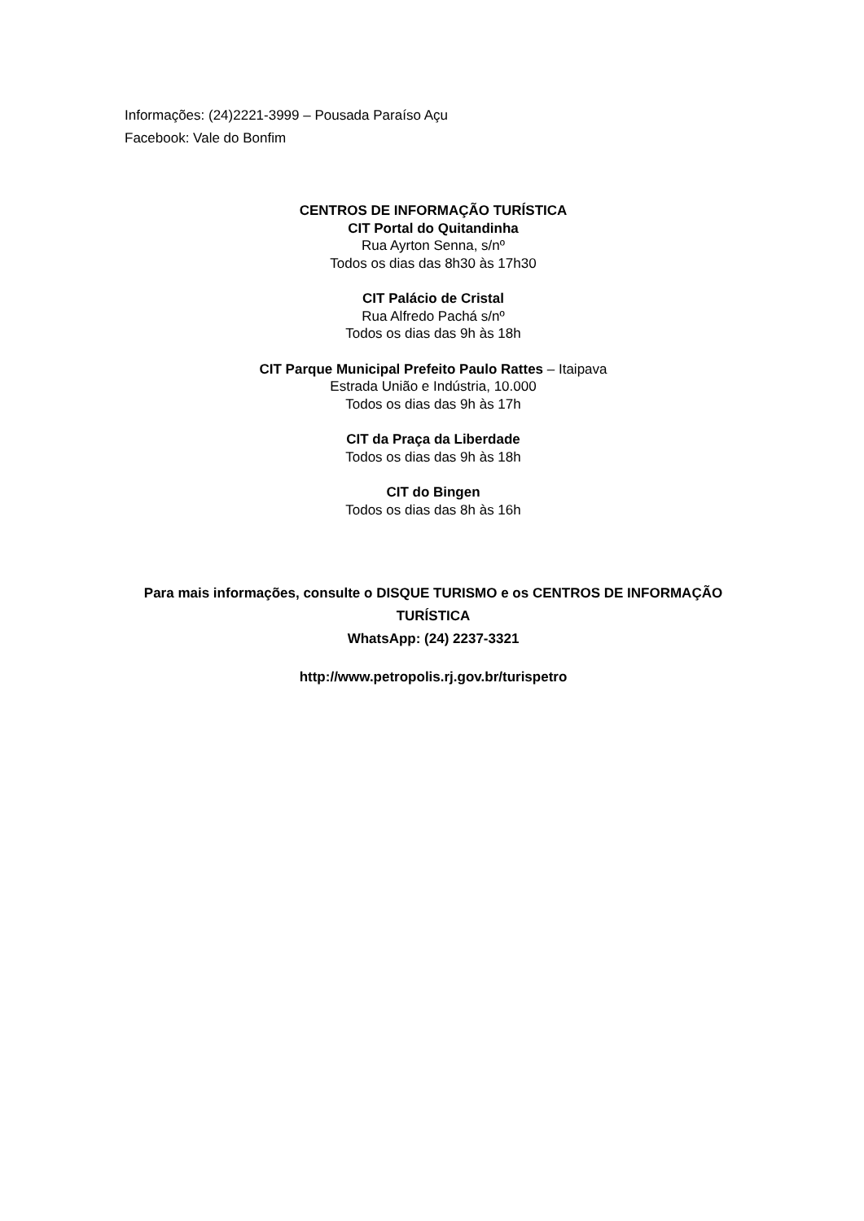Informações: (24)2221-3999 – Pousada Paraíso Açu
Facebook: Vale do Bonfim
CENTROS DE INFORMAÇÃO TURÍSTICA
CIT Portal do Quitandinha
Rua Ayrton Senna, s/nº
Todos os dias das 8h30 às 17h30
CIT Palácio de Cristal
Rua Alfredo Pachá s/nº
Todos os dias das 9h às 18h
CIT Parque Municipal Prefeito Paulo Rattes – Itaipava
Estrada União e Indústria, 10.000
Todos os dias das 9h às 17h
CIT da Praça da Liberdade
Todos os dias das 9h às 18h
CIT do Bingen
Todos os dias das 8h às 16h
Para mais informações, consulte o DISQUE TURISMO e os CENTROS DE INFORMAÇÃO TURÍSTICA
WhatsApp: (24) 2237-3321
http://www.petropolis.rj.gov.br/turispetro